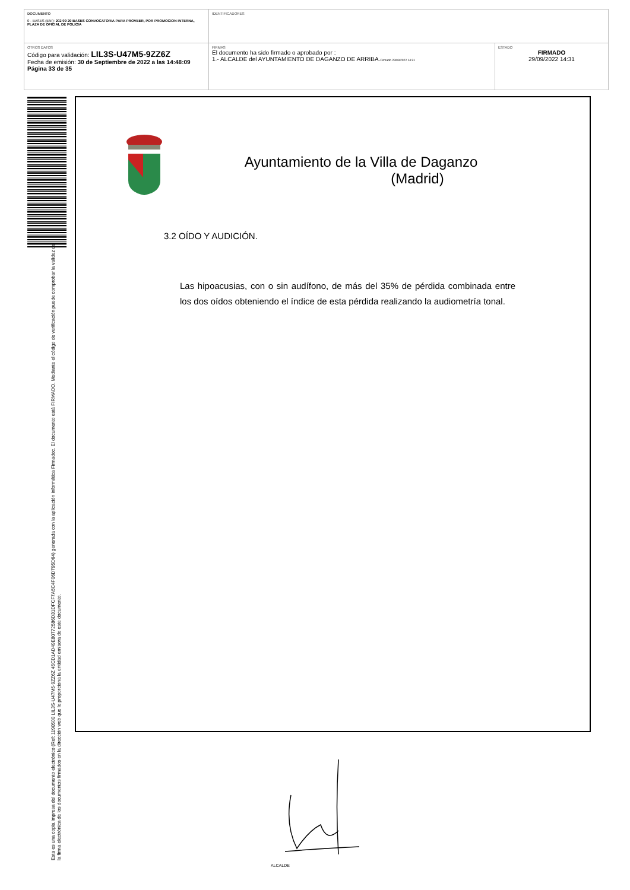| DOCUMENTO 0 - BASES (ENI): 202 09 29 BASES CONVOCATORIA PARA PROVEER, POR PROMOCION INTERNA, PLAZA DE OFICIAL DE POLICIA | IDENTIFICADORES | |
| OTROS DATOS Código para validación: LIL3S-U47M5-9ZZ6Z Fecha de emisión: 30 de Septiembre de 2022 a las 14:48:09 Página 33 de 35 | FIRMAS El documento ha sido firmado o aprobado por : 1.- ALCALDE del AYUNTAMIENTO DE DAGANZO DE ARRIBA. Firmado 29/09/2022 14:31 | ESTADO FIRMADO 29/09/2022 14:31 |
Esta es una copia impresa del documento electrónico (Ref: 1190500 LIL3S-U47M5-9ZZ6Z 45CD1AD49E80772586D31DFCF7A5C4F06D795D64) generada con la aplicación informática Firmadoc. El documento está FIRMADO. Mediante el código de verificación puede comprobar la validez de la firma electrónica de los documentos firmados en la dirección web que le proporciona la entidad emisora de este documento.
Ayuntamiento de la Villa de Daganzo
(Madrid)
3.2 OÍDO Y AUDICIÓN.
Las hipoacusias, con o sin audífono, de más del 35% de pérdida combinada entre los dos oídos obteniendo el índice de esta pérdida realizando la audiometría tonal.
ALCALDE